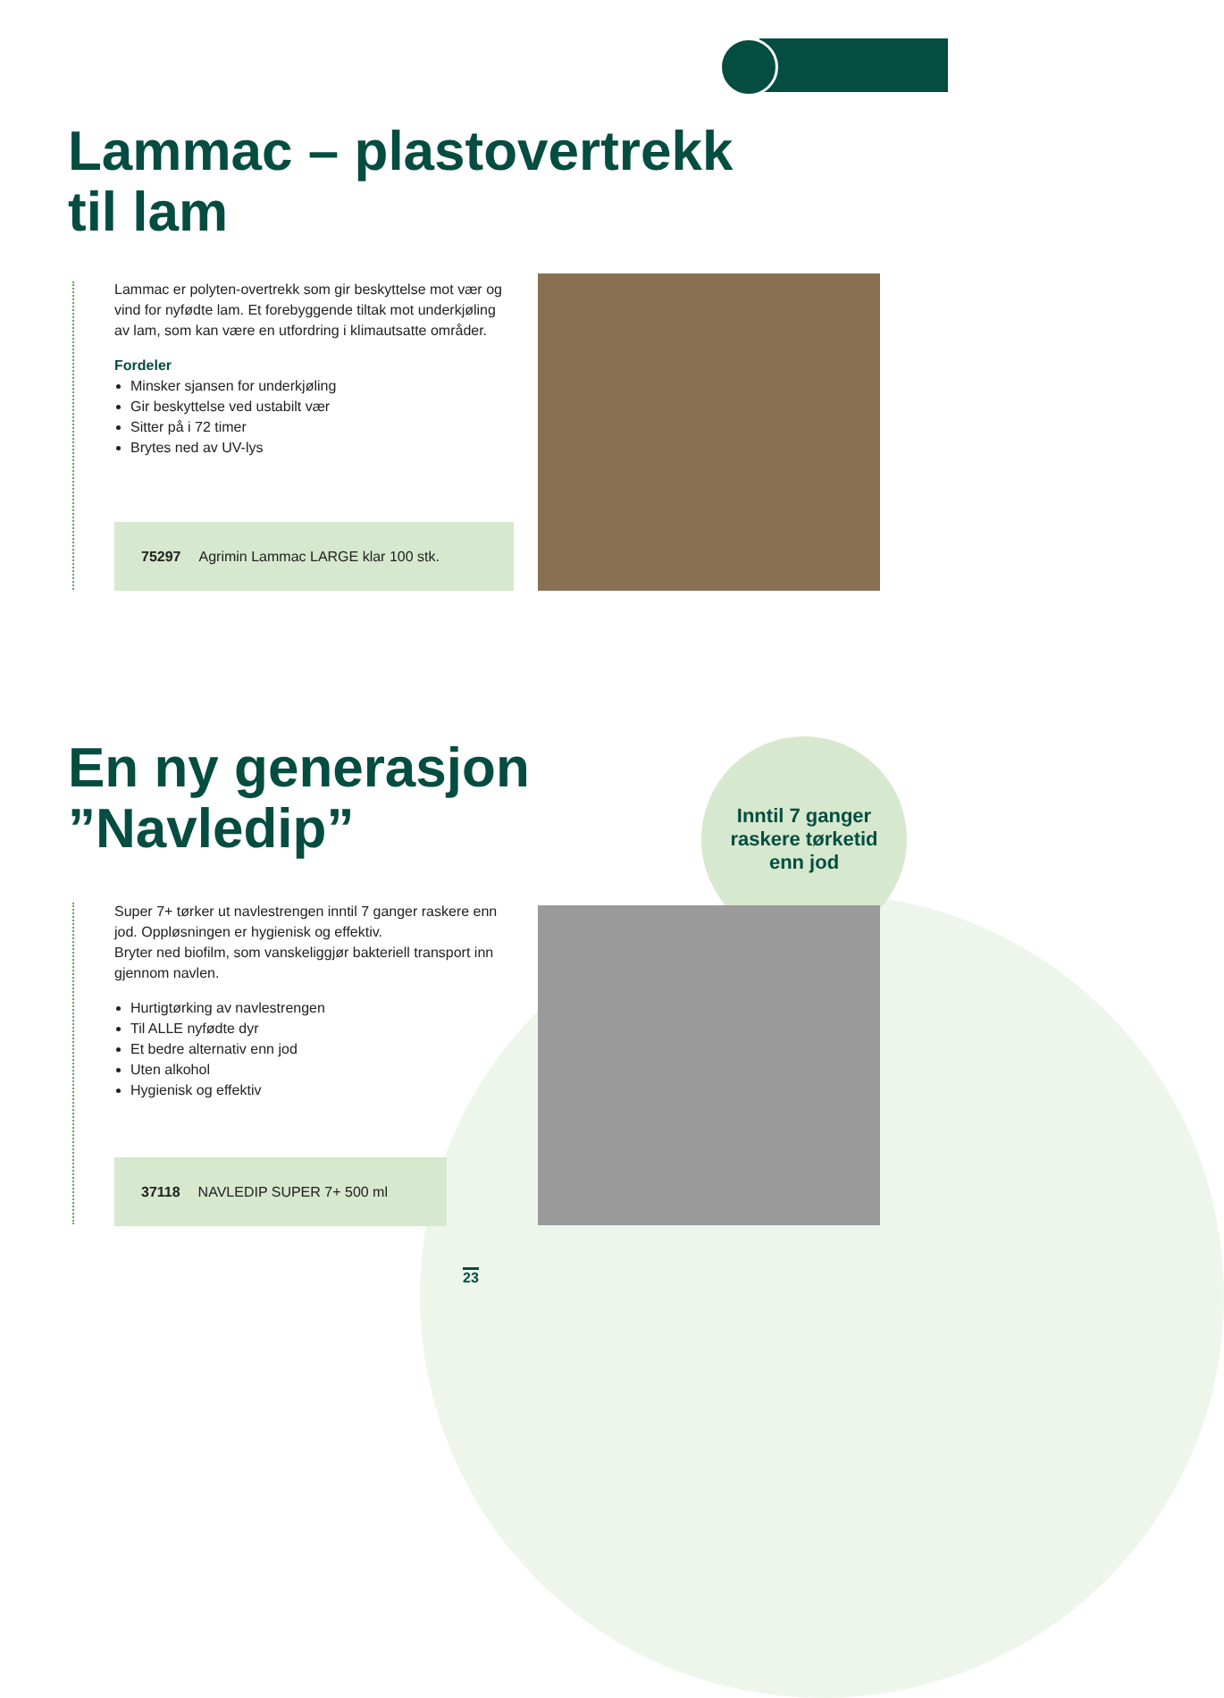Lammac – plastovertrekk
til lam
Lammac er polyten-overtrekk som gir beskyttelse mot vær og vind for nyfødte lam. Et forebyggende tiltak mot underkjøling av lam, som kan være en utfordring i klimautsatte områder.
Fordeler
Minsker sjansen for underkjøling
Gir beskyttelse ved ustabilt vær
Sitter på i 72 timer
Brytes ned av UV-lys
75297 Agrimin Lammac LARGE klar 100 stk.
En ny generasjon
”Navledip”
Inntil 7 ganger
raskere tørketid
enn jod
Super 7+ tørker ut navlestrengen inntil 7 ganger raskere enn jod. Oppløsningen er hygienisk og effektiv.
Bryter ned biofilm, som vanskeliggjør bakteriell transport inn gjennom navlen.
Hurtigtørking av navlestrengen
Til ALLE nyfødte dyr
Et bedre alternativ enn jod
Uten alkohol
Hygienisk og effektiv
37118 NAVLEDIP SUPER 7+ 500 ml
23